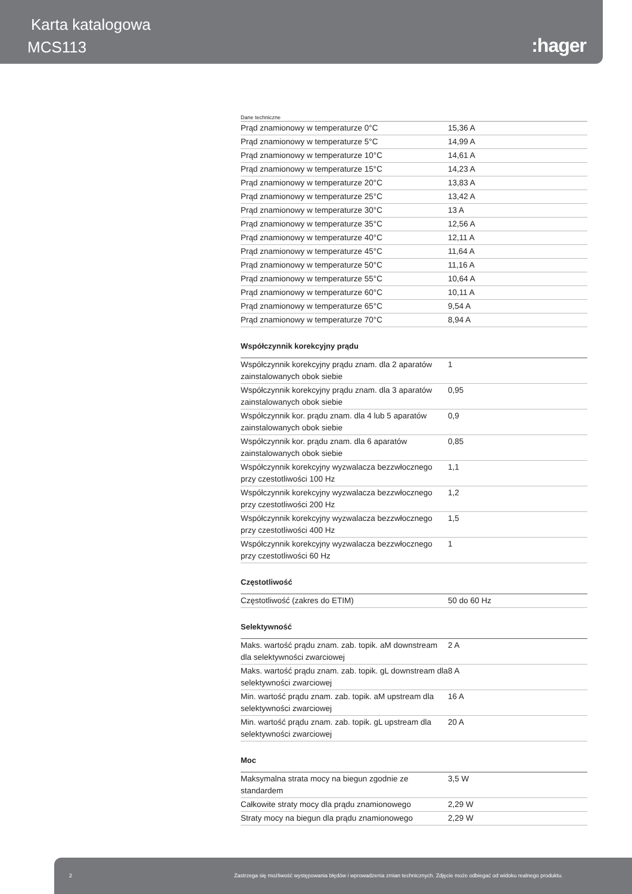Karta katalogowa
MCS113 :hager
Dane techniczne
| Prąd znamionowy w temperaturze 0°C | 15,36 A |
| Prąd znamionowy w temperaturze 5°C | 14,99 A |
| Prąd znamionowy w temperaturze 10°C | 14,61 A |
| Prąd znamionowy w temperaturze 15°C | 14,23 A |
| Prąd znamionowy w temperaturze 20°C | 13,83 A |
| Prąd znamionowy w temperaturze 25°C | 13,42 A |
| Prąd znamionowy w temperaturze 30°C | 13 A |
| Prąd znamionowy w temperaturze 35°C | 12,56 A |
| Prąd znamionowy w temperaturze 40°C | 12,11 A |
| Prąd znamionowy w temperaturze 45°C | 11,64 A |
| Prąd znamionowy w temperaturze 50°C | 11,16 A |
| Prąd znamionowy w temperaturze 55°C | 10,64 A |
| Prąd znamionowy w temperaturze 60°C | 10,11 A |
| Prąd znamionowy w temperaturze 65°C | 9,54 A |
| Prąd znamionowy w temperaturze 70°C | 8,94 A |
Współczynnik korekcyjny prądu
| Współczynnik korekcyjny prądu znam. dla 2 aparatów zainstalowanych obok siebie | 1 |
| Współczynnik korekcyjny prądu znam. dla 3 aparatów zainstalowanych obok siebie | 0,95 |
| Współczynnik kor. prądu znam. dla 4 lub 5 aparatów zainstalowanych obok siebie | 0,9 |
| Współczynnik kor. prądu znam. dla 6 aparatów zainstalowanych obok siebie | 0,85 |
| Współczynnik korekcyjny wyzwalacza bezzwłocznego przy czestotliwości 100 Hz | 1,1 |
| Współczynnik korekcyjny wyzwalacza bezzwłocznego przy czestotliwości 200 Hz | 1,2 |
| Współczynnik korekcyjny wyzwalacza bezzwłocznego przy czestotliwości 400 Hz | 1,5 |
| Współczynnik korekcyjny wyzwalacza bezzwłocznego przy czestotliwości 60 Hz | 1 |
Częstotliwość
| Częstotliwość (zakres do ETIM) | 50 do 60 Hz |
Selektywność
| Maks. wartość prądu znam. zab. topik. aM downstream dla selektywności zwarciowej | 2 A |
| Maks. wartość prądu znam. zab. topik. gL downstream dla selektywności zwarciowej | 8 A |
| Min. wartość prądu znam. zab. topik. aM upstream dla selektywności zwarciowej | 16 A |
| Min. wartość prądu znam. zab. topik. gL upstream dla selektywności zwarciowej | 20 A |
Moc
| Maksymalna strata mocy na biegun zgodnie ze standardem | 3,5 W |
| Całkowite straty mocy dla prądu znamionowego | 2,29 W |
| Straty mocy na biegun dla prądu znamionowego | 2,29 W |
2 Zastrzega się możliwość występowania błędów i wprowadzenia zmian technicznych. Zdjęcie może odbiegać od widoku realnego produktu.